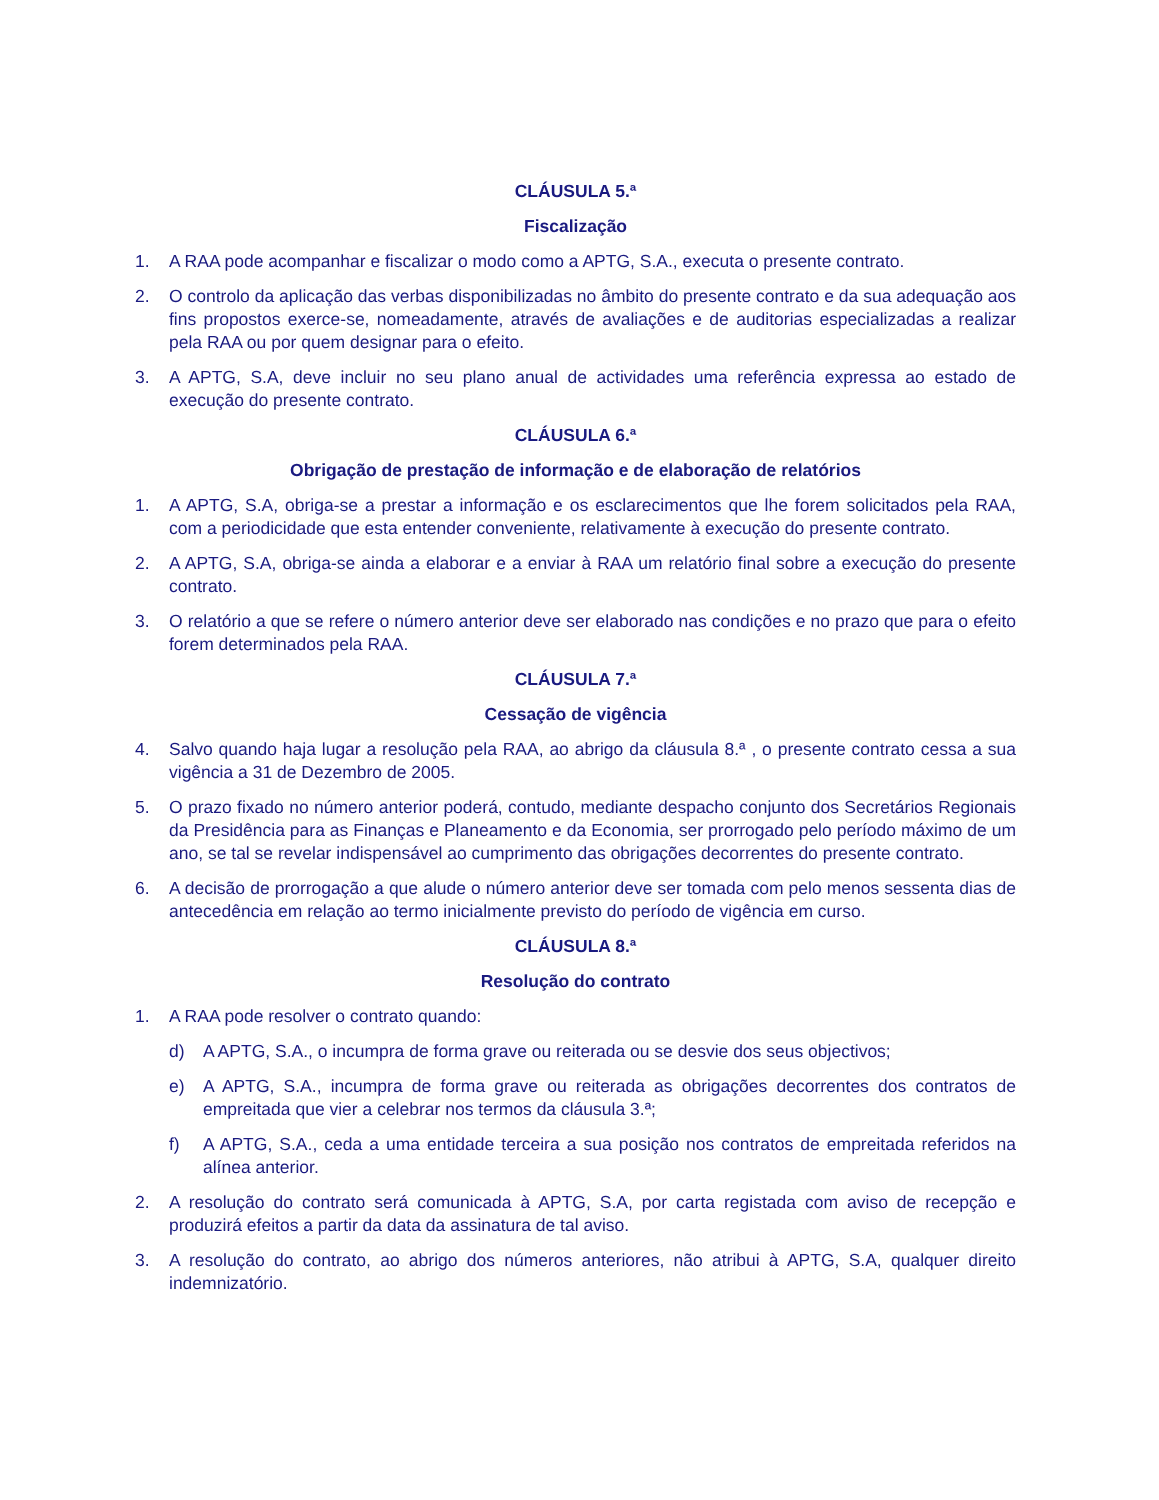CLÁUSULA 5.ª
Fiscalização
1. A RAA pode acompanhar e fiscalizar o modo como a APTG, S.A., executa o presente contrato.
2. O controlo da aplicação das verbas disponibilizadas no âmbito do presente contrato e da sua adequação aos fins propostos exerce-se, nomeadamente, através de avaliações e de auditorias especializadas a realizar pela RAA ou por quem designar para o efeito.
3. A APTG, S.A, deve incluir no seu plano anual de actividades uma referência expressa ao estado de execução do presente contrato.
CLÁUSULA 6.ª
Obrigação de prestação de informação e de elaboração de relatórios
1. A APTG, S.A, obriga-se a prestar a informação e os esclarecimentos que lhe forem solicitados pela RAA, com a periodicidade que esta entender conveniente, relativamente à execução do presente contrato.
2. A APTG, S.A, obriga-se ainda a elaborar e a enviar à RAA um relatório final sobre a execução do presente contrato.
3. O relatório a que se refere o número anterior deve ser elaborado nas condições e no prazo que para o efeito forem determinados pela RAA.
CLÁUSULA 7.ª
Cessação de vigência
4. Salvo quando haja lugar a resolução pela RAA, ao abrigo da cláusula 8.ª , o presente contrato cessa a sua vigência a 31 de Dezembro de 2005.
5. O prazo fixado no número anterior poderá, contudo, mediante despacho conjunto dos Secretários Regionais da Presidência para as Finanças e Planeamento e da Economia, ser prorrogado pelo período máximo de um ano, se tal se revelar indispensável ao cumprimento das obrigações decorrentes do presente contrato.
6. A decisão de prorrogação a que alude o número anterior deve ser tomada com pelo menos sessenta dias de antecedência em relação ao termo inicialmente previsto do período de vigência em curso.
CLÁUSULA 8.ª
Resolução do contrato
1. A RAA pode resolver o contrato quando:
d) A APTG, S.A., o incumpra de forma grave ou reiterada ou se desvie dos seus objectivos;
e) A APTG, S.A., incumpra de forma grave ou reiterada as obrigações decorrentes dos contratos de empreitada que vier a celebrar nos termos da cláusula 3.ª;
f) A APTG, S.A., ceda a uma entidade terceira a sua posição nos contratos de empreitada referidos na alínea anterior.
2. A resolução do contrato será comunicada à APTG, S.A, por carta registada com aviso de recepção e produzirá efeitos a partir da data da assinatura de tal aviso.
3. A resolução do contrato, ao abrigo dos números anteriores, não atribui à APTG, S.A, qualquer direito indemnizatório.